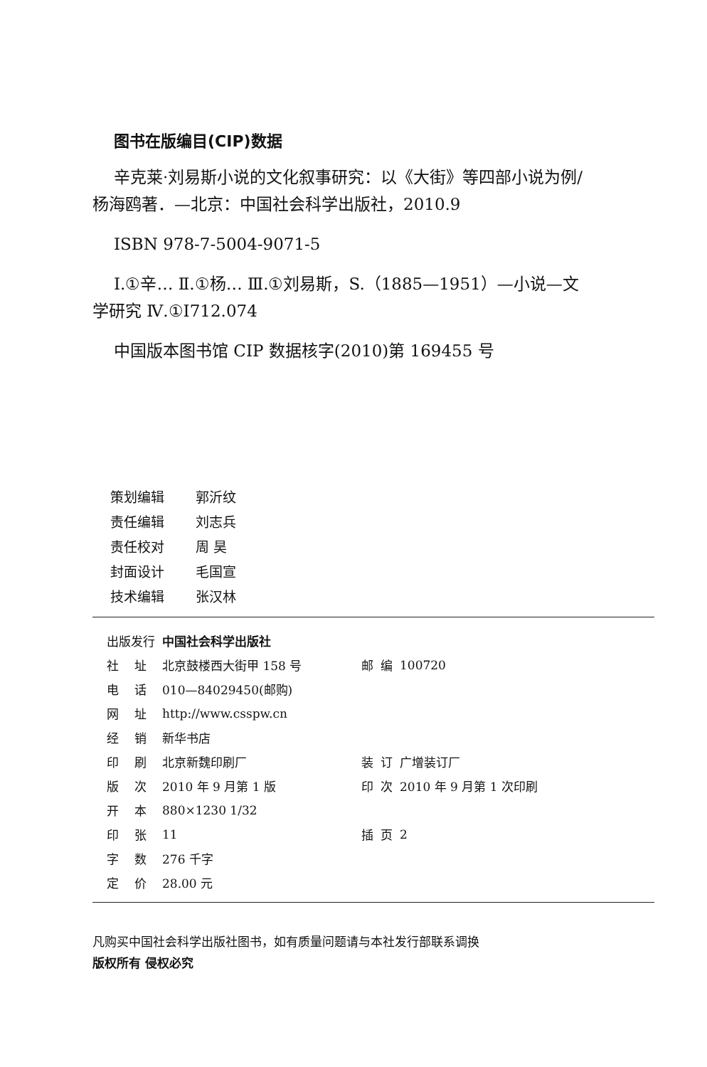图书在版编目(CIP)数据
辛克莱·刘易斯小说的文化叙事研究：以《大街》等四部小说为例/杨海鸥著．—北京：中国社会科学出版社，2010.9
ISBN 978-7-5004-9071-5
Ⅰ.①辛… Ⅱ.①杨… Ⅲ.①刘易斯，S.（1885—1951）—小说—文学研究 Ⅳ.①I712.074
中国版本图书馆 CIP 数据核字(2010)第 169455 号
策划编辑 郭沂纹
责任编辑 刘志兵
责任校对 周 昊
封面设计 毛国宣
技术编辑 张汉林
| 出版发行 | | 中国社会科学出版社 | | | |
| 社 | 址 | 北京鼓楼西大街甲 158 号 | 邮 | 编 | 100720 |
| 电 | 话 | 010—84029450(邮购) | | | |
| 网 | 址 | http://www.csspw.cn | | | |
| 经 | 销 | 新华书店 | | | |
| 印 | 刷 | 北京新魏印刷厂 | 装 | 订 | 广增装订厂 |
| 版 | 次 | 2010 年 9 月第 1 版 | 印 | 次 | 2010 年 9 月第 1 次印刷 |
| 开 | 本 | 880×1230 1/32 | | | |
| 印 | 张 | 11 | 插 | 页 | 2 |
| 字 | 数 | 276 千字 | | | |
| 定 | 价 | 28.00 元 | | | |
凡购买中国社会科学出版社图书，如有质量问题请与本社发行部联系调换
版权所有 侵权必究